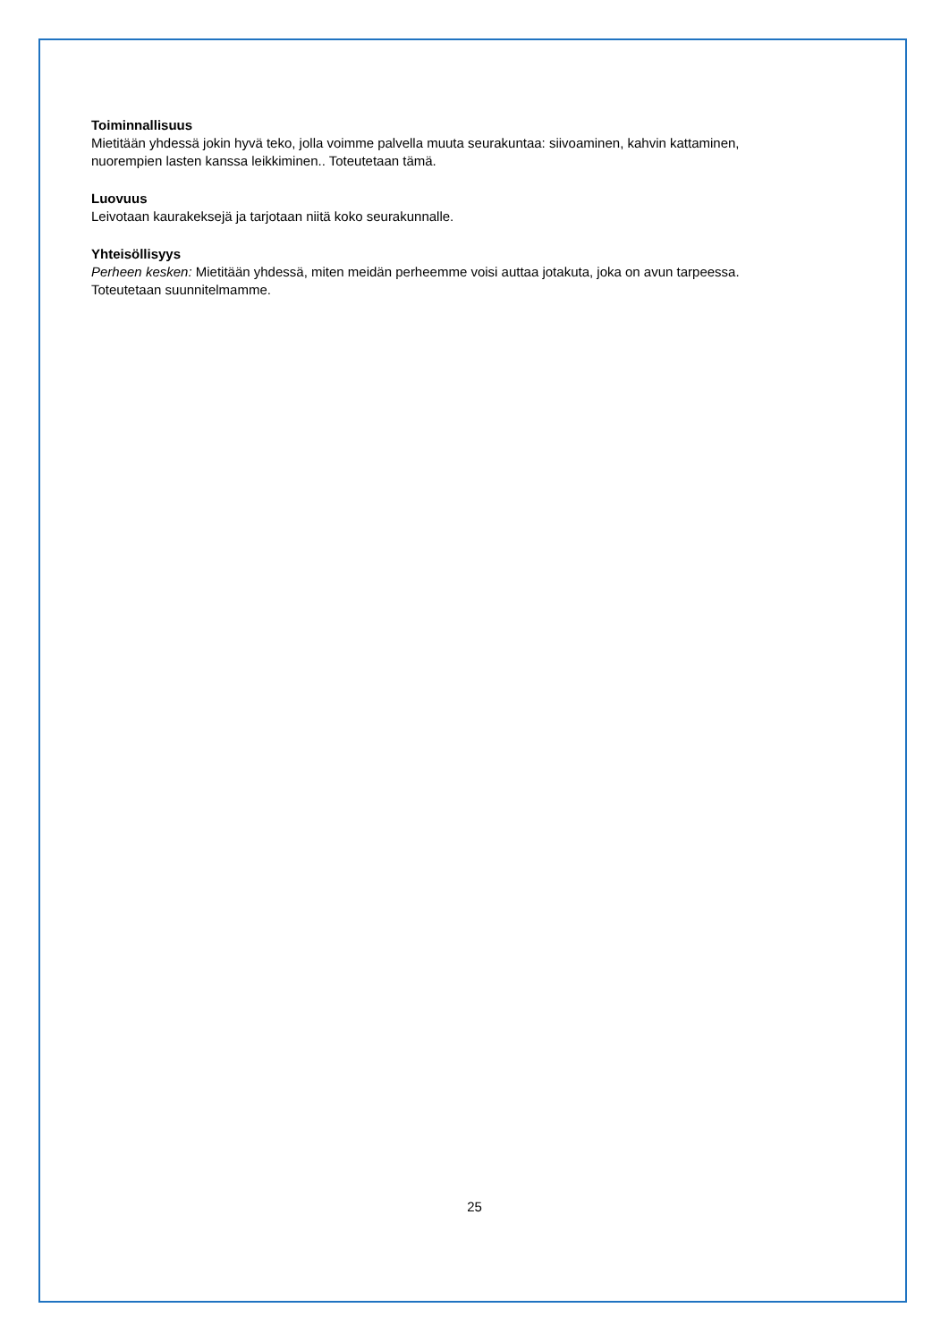Toiminnallisuus
Mietitään yhdessä jokin hyvä teko, jolla voimme palvella muuta seurakuntaa: siivoaminen, kahvin kattaminen, nuorempien lasten kanssa leikkiminen.. Toteutetaan tämä.
Luovuus
Leivotaan kaurakeksejä ja tarjotaan niitä koko seurakunnalle.
Yhteisöllisyys
Perheen kesken: Mietitään yhdessä, miten meidän perheemme voisi auttaa jotakuta, joka on avun tarpeessa. Toteutetaan suunnitelmamme.
25